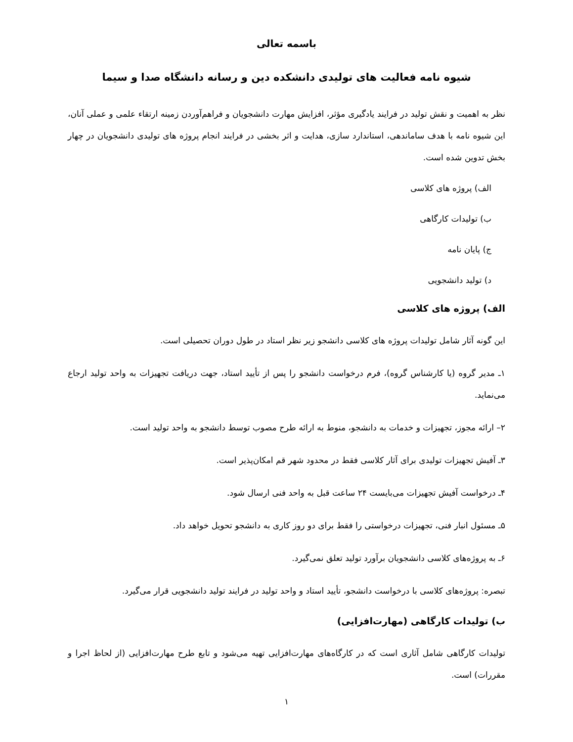باسمه تعالی
شیوه نامه فعالیت های تولیدی دانشکده دین و رسانه دانشگاه صدا و سیما
نظر به اهمیت و نقش تولید در فرایند یادگیری مؤثر، افزایش مهارت دانشجویان و فراهم‌آوردن زمینه ارتقاء علمی و عملی آنان، این شیوه نامه با هدف ساماندهی، استاندارد سازی، هدایت و اثر بخشی در فرایند انجام پروژه های تولیدی دانشجویان در چهار بخش تدوین شده است.
الف) پروژه های کلاسی
ب) تولیدات کارگاهی
ج) پایان نامه
د) تولید دانشجویی
الف) پروژه های کلاسی
این گونه آثار شامل تولیدات پروژه های کلاسی دانشجو زیر نظر استاد در طول دوران تحصیلی است.
۱ـ مدیر گروه (یا کارشناس گروه)، فرم درخواست دانشجو را پس از تأیید استاد، جهت دریافت تجهیزات به واحد تولید ارجاع می‌نماید.
۲– ارائه مجوز، تجهیزات و خدمات به دانشجو، منوط به ارائه طرح مصوب توسط دانشجو به واحد تولید است.
۳ـ آفیش تجهیزات تولیدی برای آثار کلاسی فقط در محدود شهر قم امکان‌پذیر است.
۴ـ درخواست آفیش تجهیزات می‌بایست ۲۴ ساعت قبل به واحد فنی ارسال شود.
۵ـ مسئول انبار فنی، تجهیزات درخواستی را فقط برای دو روز کاری به دانشجو تحویل خواهد داد.
۶ـ به پروژه‌های کلاسی دانشجویان برآورد تولید تعلق نمی‌گیرد.
تبصره: پروژه‌های کلاسی با درخواست دانشجو، تأیید استاد و واحد تولید در فرایند تولید دانشجویی قرار می‌گیرد.
ب) تولیدات کارگاهی (مهارت‌افزایی)
تولیدات کارگاهی شامل آثاری است که در کارگاه‌های مهارت‌افزایی تهیه می‌شود و تابع طرح مهارت‌افزایی (از لحاظ اجرا و مقررات) است.
۱